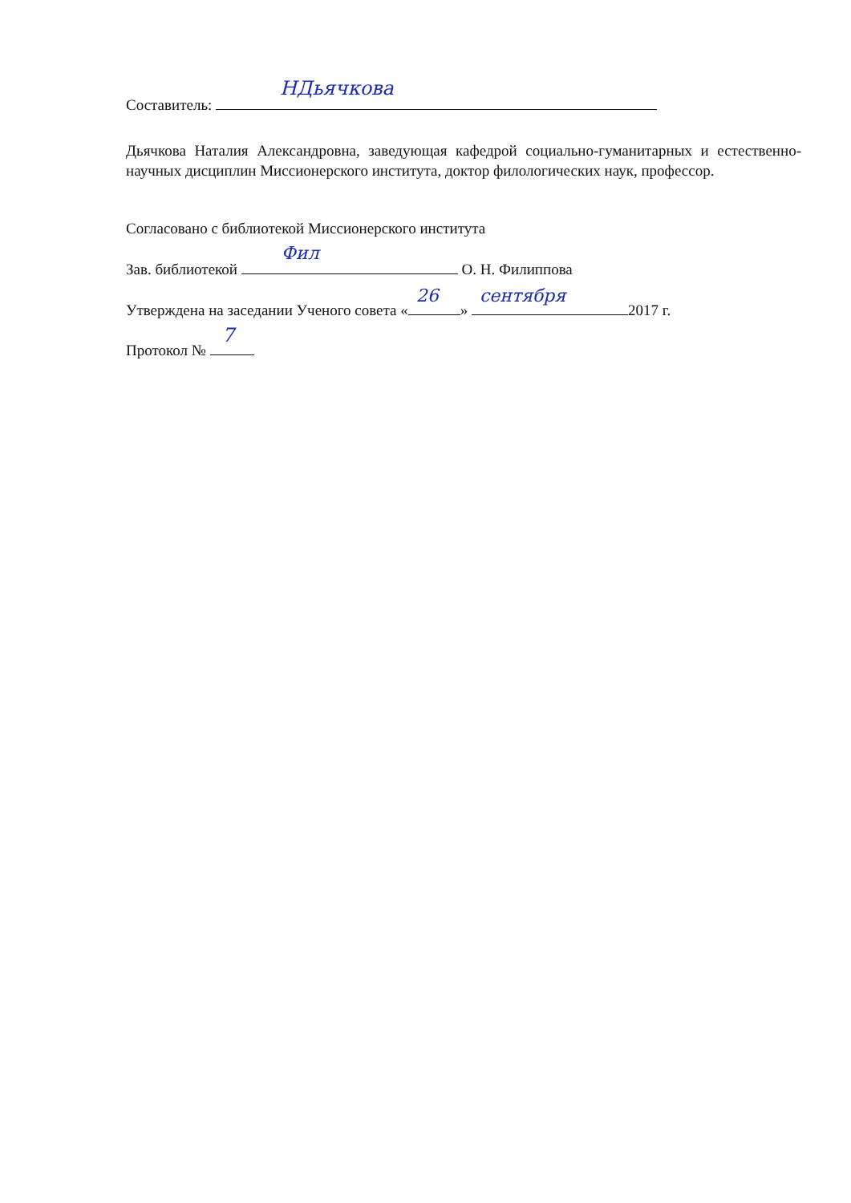Составитель: НДьячкова
Дьячкова Наталия Александровна, заведующая кафедрой социально-гуманитарных и естественно-научных дисциплин Миссионерского института, доктор филологических наук, профессор.
Согласовано с библиотекой Миссионерского института
Зав. библиотекой Фил О. Н. Филиппова
Утверждена на заседании Ученого совета « 26 » сентября 2017 г.
Протокол № 7